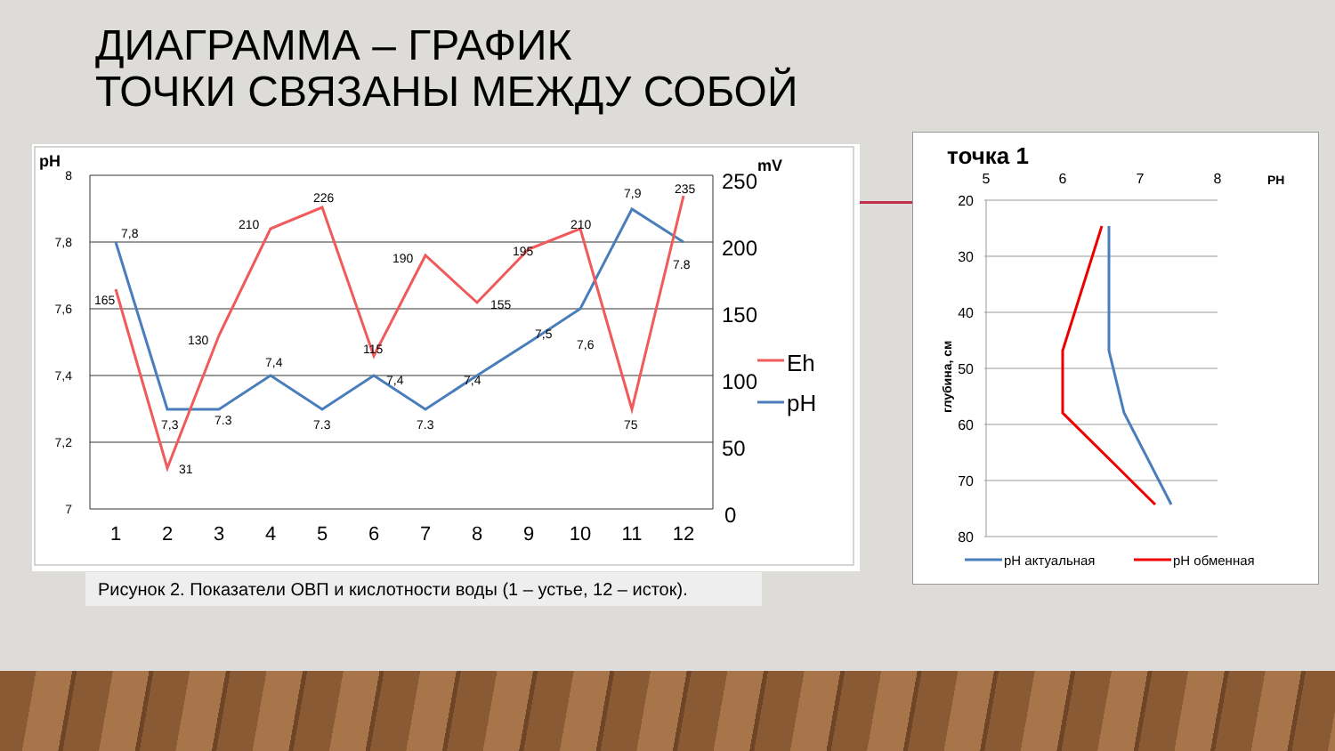ДИАГРАММА – ГРАФИК
ТОЧКИ СВЯЗАНЫ МЕЖДУ СОБОЙ
pH
mV
8
7,8
7,6
7,4
7,2
7
250
200
150
100
50
0
1
2
3
4
5
6
7
8
9
10
11
12
7,8
165
7,3
31
7.3
130
7,4
210
7.3
226
115
7,4
7.3
190
7,4
155
7,5
195
7,6
210
7,9
75
235
7.8
Eh
pH
Рисунок 2. Показатели ОВП и кислотности воды (1 – устье, 12 – исток).
точка 1
5
6
7
8
PH
20
30
40
50
60
70
80
глубина, см
pH актуальная
pH обменная